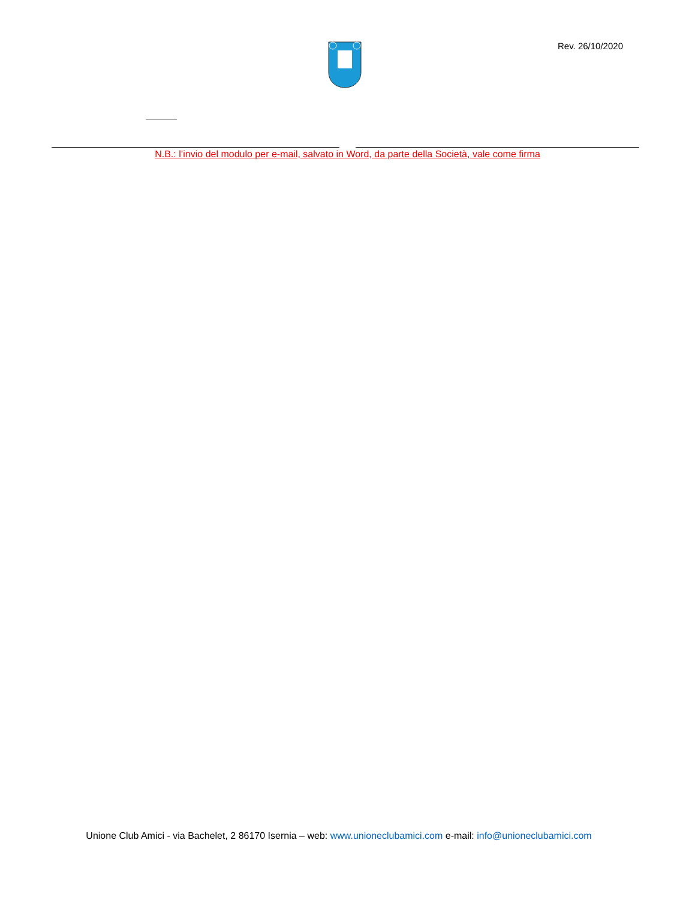Rev. 26/10/2020
N.B.: l’invio del modulo per e-mail, salvato in Word, da parte della Società, vale come firma
Unione Club Amici - via Bachelet, 2 86170 Isernia – web: www.unioneclubamici.com e-mail: info@unioneclubamici.com